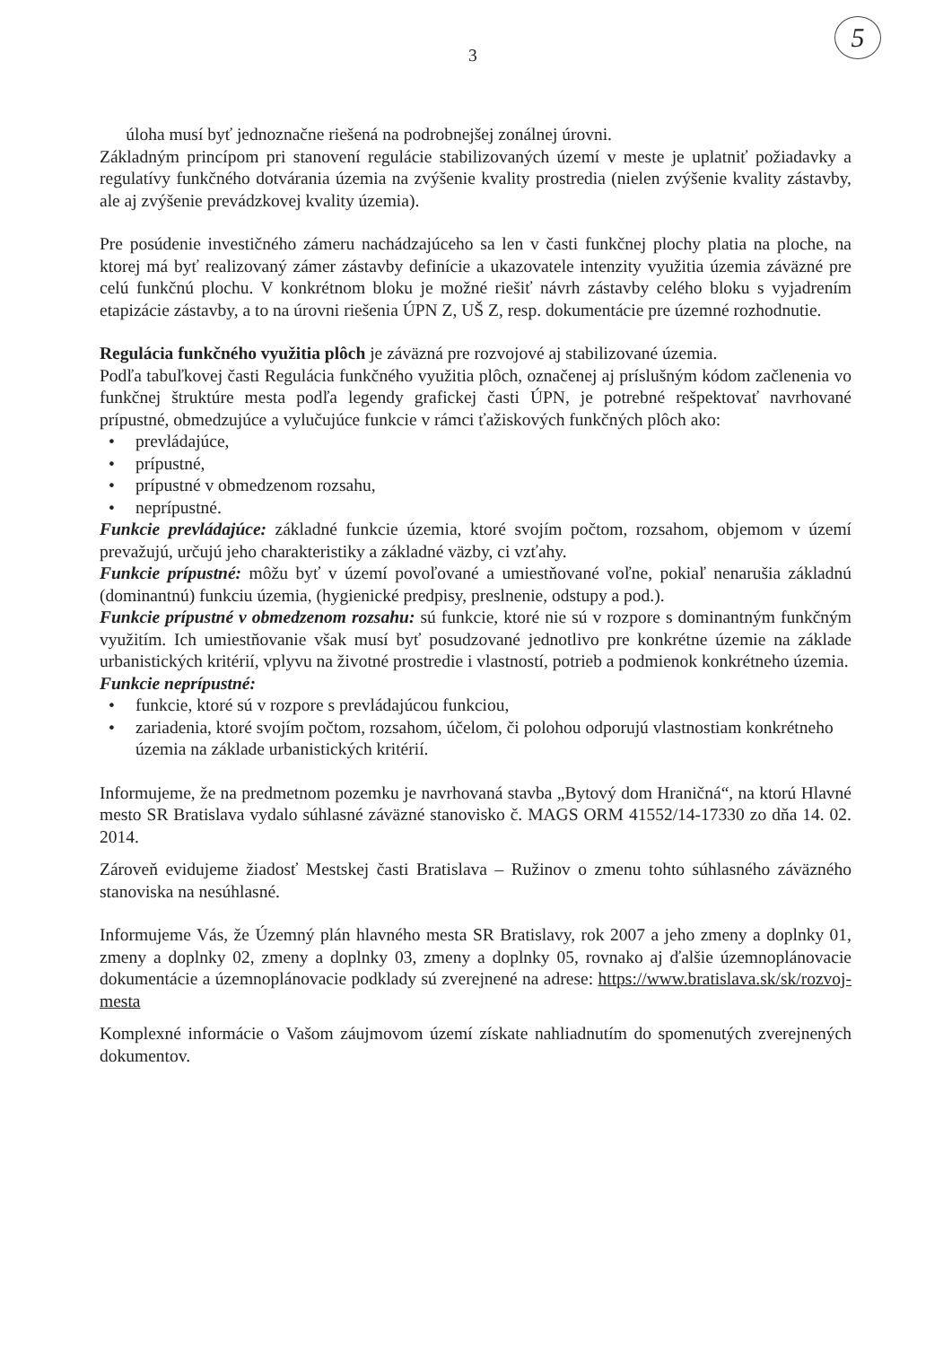3
5
úloha musí byť jednoznačne riešená na podrobnejšej zonálnej úrovni.
Základným princípom pri stanovení regulácie stabilizovaných území v meste je uplatniť požiadavky a regulatívy funkčného dotvárania územia na zvýšenie kvality prostredia (nielen zvýšenie kvality zástavby, ale aj zvýšenie prevádzkovej kvality územia).
Pre posúdenie investičného zámeru nachádzajúceho sa len v časti funkčnej plochy platia na ploche, na ktorej má byť realizovaný zámer zástavby definície a ukazovatele intenzity využitia územia záväzné pre celú funkčnú plochu. V konkrétnom bloku je možné riešiť návrh zástavby celého bloku s vyjadrením etapizácie zástavby, a to na úrovni riešenia ÚPN Z, UŠ Z, resp. dokumentácie pre územné rozhodnutie.
Regulácia funkčného využitia plôch je záväzná pre rozvojové aj stabilizované územia.
Podľa tabuľkovej časti Regulácia funkčného využitia plôch, označenej aj príslušným kódom začlenenia vo funkčnej štruktúre mesta podľa legendy grafickej časti ÚPN, je potrebné rešpektovať navrhované prípustné, obmedzujúce a vylučujúce funkcie v rámci ťažiskových funkčných plôch ako:
• prevládajúce,
• prípustné,
• prípustné v obmedzenom rozsahu,
• neprípustné.
Funkcie prevládajúce: základné funkcie územia, ktoré svojím počtom, rozsahom, objemom v území prevažujú, určujú jeho charakteristiky a základné väzby, ci vzťahy.
Funkcie prípustné: môžu byť v území povoľované a umiestňované voľne, pokiaľ nenarušia základnú (dominantnú) funkciu územia, (hygienické predpisy, preslnenie, odstupy a pod.).
Funkcie prípustné v obmedzenom rozsahu: sú funkcie, ktoré nie sú v rozpore s dominantným funkčným využitím. Ich umiestňovanie však musí byť posudzované jednotlivo pre konkrétne územie na základe urbanistických kritérií, vplyvu na životné prostredie i vlastností, potrieb a podmienok konkrétneho územia.
Funkcie neprípustné:
• funkcie, ktoré sú v rozpore s prevládajúcou funkciou,
• zariadenia, ktoré svojím počtom, rozsahom, účelom, či polohou odporujú vlastnostiam konkrétneho územia na základe urbanistických kritérií.
Informujeme, že na predmetnom pozemku je navrhovaná stavba „Bytový dom Hraničná“, na ktorú Hlavné mesto SR Bratislava vydalo súhlasné záväzné stanovisko č. MAGS ORM 41552/14-17330 zo dňa 14. 02. 2014.
Zároveň evidujeme žiadosť Mestskej časti Bratislava – Ružinov o zmenu tohto súhlasného záväzného stanoviska na nesúhlasné.
Informujeme Vás, že Územný plán hlavného mesta SR Bratislavy, rok 2007 a jeho zmeny a doplnky 01, zmeny a doplnky 02, zmeny a doplnky 03, zmeny a doplnky 05, rovnako aj ďalšie územnoplánovacie dokumentácie a územnoplánovacie podklady sú zverejnené na adrese: https://www.bratislava.sk/sk/rozvoj-mesta
Komplexné informácie o Vašom záujmovom území získate nahliadnutím do spomenutých zverejnených dokumentov.